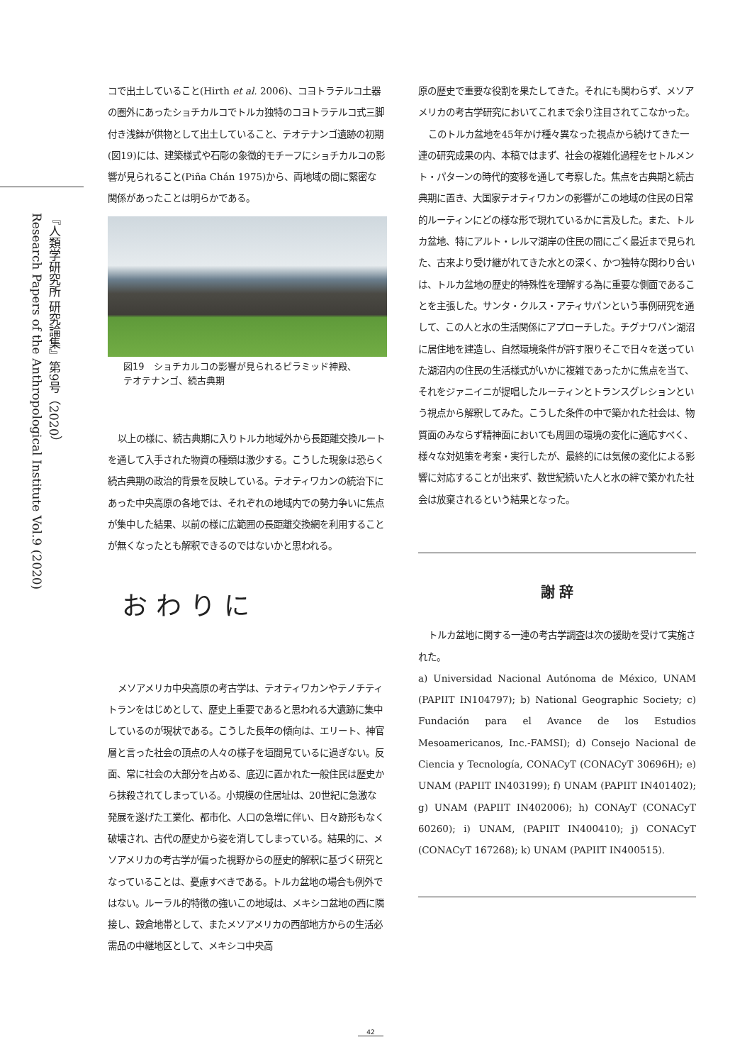『人類学研究所 研究論集』第9号（2020）
Research Papers of the Anthropological Institute Vol.9 (2020)
コで出土していること(Hirth et al. 2006)、コヨトラテルコ土器の圏外にあったショチカルコでトルカ独特のコヨトラテルコ式三脚付き浅鉢が供物として出土していること、テオテナンゴ遺跡の初期(図19)には、建築様式や石彫の象徴的モチーフにショチカルコの影響が見られること(Piña Chán 1975)から、両地域の間に緊密な関係があったことは明らかである。
図19　ショチカルコの影響が見られるピラミッド神殿、
テオテナンゴ、続古典期
以上の様に、続古典期に入りトルカ地域外から長距離交換ルートを通して入手された物資の種類は激少する。こうした現象は恐らく続古典期の政治的背景を反映している。テオティワカンの統治下にあった中央高原の各地では、それぞれの地域内での勢力争いに焦点が集中した結果、以前の様に広範囲の長距離交換網を利用することが無くなったとも解釈できるのではないかと思われる。
おわりに
メソアメリカ中央高原の考古学は、テオティワカンやテノチティトランをはじめとして、歴史上重要であると思われる大遺跡に集中しているのが現状である。こうした長年の傾向は、エリート、神官層と言った社会の頂点の人々の様子を垣間見ているに過ぎない。反面、常に社会の大部分を占める、底辺に置かれた一般住民は歴史から抹殺されてしまっている。小規模の住居址は、20世紀に急激な発展を遂げた工業化、都市化、人口の急増に伴い、日々跡形もなく破壊され、古代の歴史から姿を消してしまっている。結果的に、メソアメリカの考古学が偏った視野からの歴史的解釈に基づく研究となっていることは、憂慮すべきである。トルカ盆地の場合も例外ではない。ルーラル的特徴の強いこの地域は、メキシコ盆地の西に隣接し、穀倉地帯として、またメソアメリカの西部地方からの生活必需品の中継地区として、メキシコ中央高
原の歴史で重要な役割を果たしてきた。それにも関わらず、メソアメリカの考古学研究においてこれまで余り注目されてこなかった。
このトルカ盆地を45年かけ種々異なった視点から続けてきた一連の研究成果の内、本稿ではまず、社会の複雑化過程をセトルメント・パターンの時代的変移を通して考察した。焦点を古典期と続古典期に置き、大国家テオティワカンの影響がこの地域の住民の日常的ルーティンにどの様な形で現れているかに言及した。また、トルカ盆地、特にアルト・レルマ湖岸の住民の間にごく最近まで見られた、古来より受け継がれてきた水との深く、かつ独特な関わり合いは、トルカ盆地の歴史的特殊性を理解する為に重要な側面であることを主張した。サンタ・クルス・アティサパンという事例研究を通して、この人と水の生活関係にアプローチした。チグナワパン湖沼に居住地を建造し、自然環境条件が許す限りそこで日々を送っていた湖沼内の住民の生活様式がいかに複雑であったかに焦点を当て、それをジァニイニが提唱したルーティンとトランスグレションという視点から解釈してみた。こうした条件の中で築かれた社会は、物質面のみならず精神面においても周囲の環境の変化に適応すべく、様々な対処策を考案・実行したが、最終的には気候の変化による影響に対応することが出来ず、数世紀続いた人と水の絆で築かれた社会は放棄されるという結果となった。
謝 辞
トルカ盆地に関する一連の考古学調査は次の援助を受けて実施された。
a) Universidad Nacional Autónoma de México, UNAM (PAPIIT IN104797); b) National Geographic Society; c) Fundación para el Avance de los Estudios Mesoamericanos, Inc.-FAMSI); d) Consejo Nacional de Ciencia y Tecnología, CONACyT (CONACyT 30696H); e) UNAM (PAPIIT IN403199); f) UNAM (PAPIIT IN401402); g) UNAM (PAPIIT IN402006); h) CONAyT (CONACyT 60260); i) UNAM, (PAPIIT IN400410); j) CONACyT (CONACyT 167268); k) UNAM (PAPIIT IN400515).
42